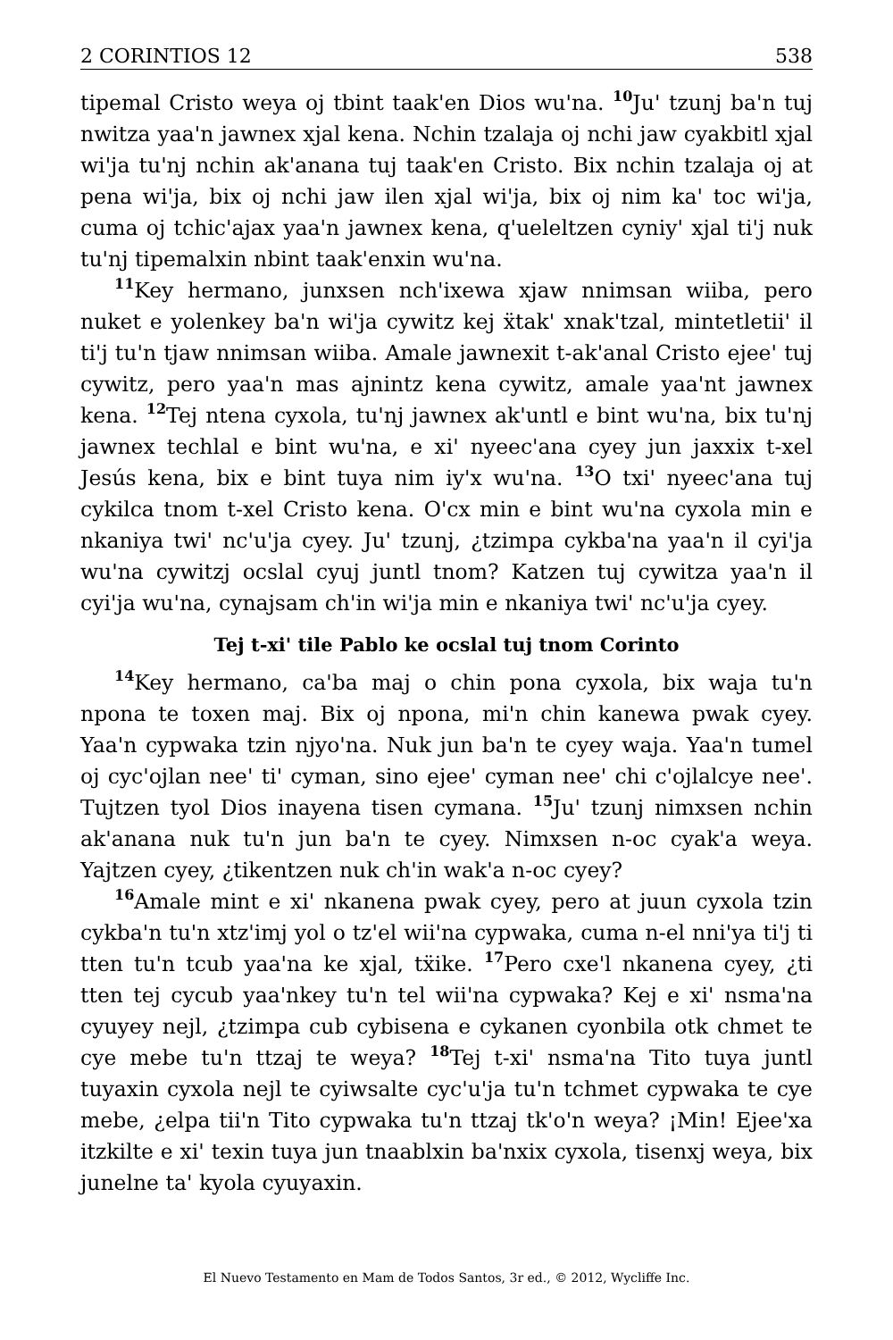2 CORINTIOS 12 538
tipemal Cristo weya oj tbint taak'en Dios wu'na. <sup>10</sup>Ju' tzunj ba'n tuj nwitza yaa'n jawnex xjal kena. Nchin tzalaja oj nchi jaw cyakbitl xjal wi'ja tu'nj nchin ak'anana tuj taak'en Cristo. Bix nchin tzalaja oj at pena wi'ja, bix oj nchi jaw ilen xjal wi'ja, bix oj nim ka' toc wi'ja, cuma oj tchic'ajax yaa'n jawnex kena, q'ueleltzen cyniy' xjal ti'j nuk tu'nj tipemalxin nbint taak'enxin wu'na.
<sup>11</sup> Key hermano, junxsen nch'ixewa xjaw nnimsan wiiba, pero nuket e yolenkey ba'n wi'ja cywitz kej ẍtak' xnak'tzal, mintetletii' il ti'j tu'n tjaw nnimsan wiiba. Amale jawnexit t-ak'anal Cristo ejee' tuj cywitz, pero yaa'n mas ajnintz kena cywitz, amale yaa'nt jawnex kena. <sup>12</sup>Tej ntena cyxola, tu'nj jawnex ak'untl e bint wu'na, bix tu'nj jawnex techlal e bint wu'na, e xi' nyeec'ana cyey jun jaxxix t-xel Jesús kena, bix e bint tuya nim iy'x wu'na. <sup>13</sup>O txi' nyeec'ana tuj cykilca tnom t-xel Cristo kena. O'cx min e bint wu'na cyxola min e nkaniya twi' nc'u'ja cyey. Ju' tzunj, ¿tzimpa cykba'na yaa'n il cyi'ja wu'na cywitzj ocslal cyuj juntl tnom? Katzen tuj cywitza yaa'n il cyi'ja wu'na, cynajsam ch'in wi'ja min e nkaniya twi' nc'u'ja cyey.
Tej t-xi' tile Pablo ke ocslal tuj tnom Corinto
<sup>14</sup> Key hermano, ca'ba maj o chin pona cyxola, bix waja tu'n npona te toxen maj. Bix oj npona, mi'n chin kanewa pwak cyey. Yaa'n cypwaka tzin njyo'na. Nuk jun ba'n te cyey waja. Yaa'n tumel oj cyc'ojlan nee' ti' cyman, sino ejee' cyman nee' chi c'ojlalcye nee'. Tujtzen tyol Dios inayena tisen cymana. <sup>15</sup>Ju' tzunj nimxsen nchin ak'anana nuk tu'n jun ba'n te cyey. Nimxsen n-oc cyak'a weya. Yajtzen cyey, ¿tikentzen nuk ch'in wak'a n-oc cyey?
<sup>16</sup> Amale mint e xi' nkanena pwak cyey, pero at juun cyxola tzin cykba'n tu'n xtz'imj yol o tz'el wii'na cypwaka, cuma n-el nni'ya ti'j ti tten tu'n tcub yaa'na ke xjal, tẍike. <sup>17</sup>Pero cxe'l nkanena cyey, ¿ti tten tej cycub yaa'nkey tu'n tel wii'na cypwaka? Kej e xi' nsma'na cyuyey nejl, ¿tzimpa cub cybisena e cykanen cyonbila otk chmet te cye mebe tu'n ttzaj te weya? <sup>18</sup>Tej t-xi' nsma'na Tito tuya juntl tuyaxin cyxola nejl te cyiwsalte cyc'u'ja tu'n tchmet cypwaka te cye mebe, ¿elpa tii'n Tito cypwaka tu'n ttzaj tk'o'n weya? ¡Min! Ejee'xa itzkilte e xi' texin tuya jun tnaablxin ba'nxix cyxola, tisenxj weya, bix junelne ta' kyola cyuyaxin.
El Nuevo Testamento en Mam de Todos Santos, 3r ed., © 2012, Wycliffe Inc.